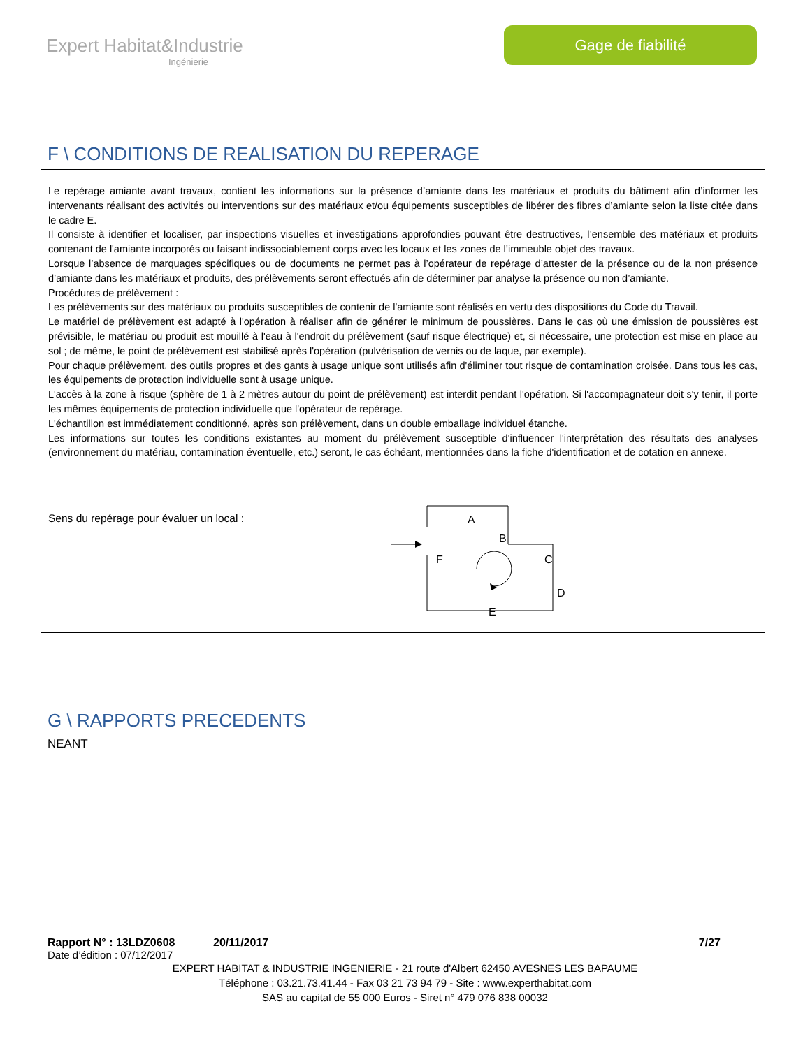Expert Habitat&Industrie
Ingénierie
Gage de fiabilité
F \ CONDITIONS DE REALISATION DU REPERAGE
Le repérage amiante avant travaux, contient les informations sur la présence d’amiante dans les matériaux et produits du bâtiment afin d’informer les intervenants réalisant des activités ou interventions sur des matériaux et/ou équipements susceptibles de libérer des fibres d’amiante selon la liste citée dans le cadre E.
Il consiste à identifier et localiser, par inspections visuelles et investigations approfondies pouvant être destructives, l’ensemble des matériaux et produits contenant de l'amiante incorporés ou faisant indissociablement corps avec les locaux et les zones de l’immeuble objet des travaux.
Lorsque l’absence de marquages spécifiques ou de documents ne permet pas à l’opérateur de repérage d’attester de la présence ou de la non présence d’amiante dans les matériaux et produits, des prélèvements seront effectués afin de déterminer par analyse la présence ou non d’amiante.
Procédures de prélèvement :
Les prélèvements sur des matériaux ou produits susceptibles de contenir de l'amiante sont réalisés en vertu des dispositions du Code du Travail.
Le matériel de prélèvement est adapté à l'opération à réaliser afin de générer le minimum de poussières. Dans le cas où une émission de poussières est prévisible, le matériau ou produit est mouillé à l'eau à l'endroit du prélèvement (sauf risque électrique) et, si nécessaire, une protection est mise en place au sol ; de même, le point de prélèvement est stabilisé après l'opération (pulvérisation de vernis ou de laque, par exemple).
Pour chaque prélèvement, des outils propres et des gants à usage unique sont utilisés afin d'éliminer tout risque de contamination croisée. Dans tous les cas, les équipements de protection individuelle sont à usage unique.
L'accès à la zone à risque (sphère de 1 à 2 mètres autour du point de prélèvement) est interdit pendant l'opération. Si l'accompagnateur doit s'y tenir, il porte les mêmes équipements de protection individuelle que l'opérateur de repérage.
L'échantillon est immédiatement conditionné, après son prélèvement, dans un double emballage individuel étanche.
Les informations sur toutes les conditions existantes au moment du prélèvement susceptible d'influencer l'interprétation des résultats des analyses (environnement du matériau, contamination éventuelle, etc.) seront, le cas échéant, mentionnées dans la fiche d'identification et de cotation en annexe.
Sens du repérage pour évaluer un local :
A
B
C
D
E
F
G \ RAPPORTS PRECEDENTS
NEANT
Rapport N° : 13LDZ0608 20/11/2017 7/27
Date d’édition : 07/12/2017
EXPERT HABITAT & INDUSTRIE INGENIERIE - 21 route d'Albert 62450 AVESNES LES BAPAUME
Téléphone : 03.21.73.41.44 - Fax 03 21 73 94 79 - Site : www.experthabitat.com
SAS au capital de 55 000 Euros - Siret n° 479 076 838 00032